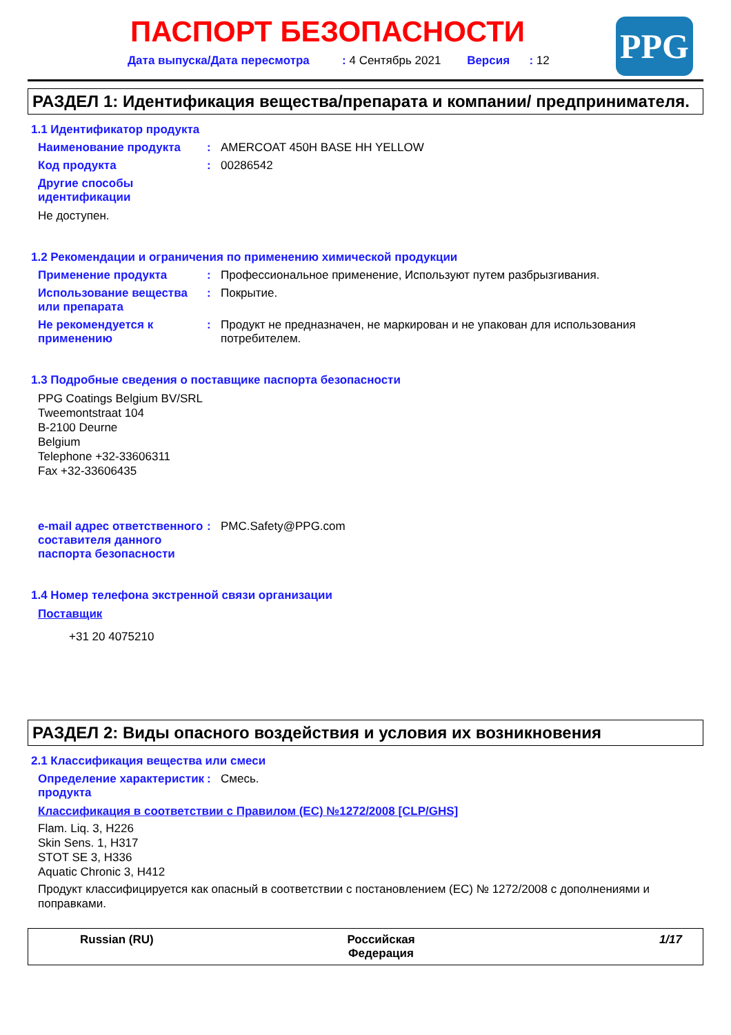ПАСПОРТ БЕЗОПАСНОСТИ
Дата выпуска/Дата пересмотра : 4 Сентябрь 2021 Версия : 12
PPG
РАЗДЕЛ 1: Идентификация вещества/препарата и компании/ предпринимателя.
1.1 Идентификатор продукта
Наименование продукта : AMERCOAT 450H BASE HH YELLOW
Код продукта : 00286542
Другие способы идентификации
Не доступен.
1.2 Рекомендации и ограничения по применению химической продукции
Применение продукта : Профессиональное применение, Используют путем разбрызгивания.
Использование вещества или препарата
: Покрытие.
Не рекомендуется к применению
: Продукт не предназначен, не маркирован и не упакован для использования потребителем.
1.3 Подробные сведения о поставщике паспорта безопасности
PPG Coatings Belgium BV/SRL
Tweemontstraat 104
B-2100 Deurne
Belgium
Telephone +32-33606311
Fax +32-33606435
e-mail адрес ответственного составителя данного паспорта безопасности
: PMC.Safety@PPG.com
1.4 Номер телефона экстренной связи организации
Поставщик
+31 20 4075210
РАЗДЕЛ 2: Виды опасного воздействия и условия их возникновения
2.1 Классификация вещества или смеси
Определение характеристик продукта
: Смесь.
Классификация в соответствии с Правилом (ЕС) №1272/2008 [CLP/GHS]
Flam. Liq. 3, H226
Skin Sens. 1, H317
STOT SE 3, H336
Aquatic Chronic 3, H412
Продукт классифицируется как опасный в соответствии с постановлением (ЕС) № 1272/2008 с дополнениями и поправками.
Russian (RU) Российская
Федерация
1/17